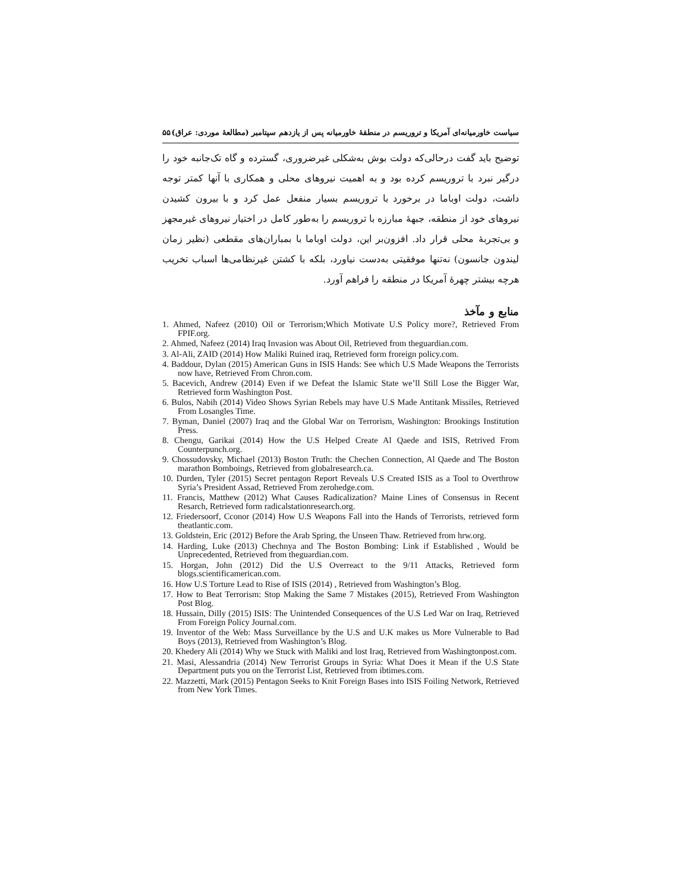سیاست خاورمیانه‌ای آمریکا و تروریسم در منطقهٔ خاورمیانه پس از یازدهم سپتامبر (مطالعهٔ موردی: عراق) ۵۵
توضیح باید گفت درحالی‌که دولت بوش به‌شکلی غیرضروری، گسترده و گاه تک‌جانبه خود را درگیر نبرد با تروریسم کرده بود و به اهمیت نیروهای محلی و همکاری با آنها کمتر توجه داشت، دولت اوباما در برخورد با تروریسم بسیار منفعل عمل کرد و با بیرون کشیدن نیروهای خود از منطقه، جبههٔ مبارزه با تروریسم را به‌طور کامل در اختیار نیروهای غیرمجهز و بی‌تجربهٔ محلی قرار داد. افزون‌بر این، دولت اوباما با بمباران‌های مقطعی (نظیر زمان لیندون جانسون) نه‌تنها موفقیتی به‌دست نیاورد، بلکه با کشتن غیرنظامی‌ها اسباب تخریب هرچه بیشتر چهرهٔ آمریکا در منطقه را فراهم آورد.
منابع و مآخذ
1. Ahmed, Nafeez (2010) Oil or Terrorism;Which Motivate U.S Policy more?, Retrieved From FPIF.org.
2. Ahmed, Nafeez (2014) Iraq Invasion was About Oil, Retrieved from theguardian.com.
3. Al-Ali, ZAID (2014) How Maliki Ruined iraq, Retrieved form froreign policy.com.
4. Baddour, Dylan (2015) American Guns in ISIS Hands: See which U.S Made Weapons the Terrorists now have, Retrieved From Chron.com.
5. Bacevich, Andrew (2014) Even if we Defeat the Islamic State we’ll Still Lose the Bigger War, Retrieved form Washington Post.
6. Bulos, Nabih (2014) Video Shows Syrian Rebels may have U.S Made Antitank Missiles, Retrieved From Losangles Time.
7. Byman, Daniel (2007) Iraq and the Global War on Terrorism, Washington: Brookings Institution Press.
8. Chengu, Garikai (2014) How the U.S Helped Create Al Qaede and ISIS, Retrived From Counterpunch.org.
9. Chossudovsky, Michael (2013) Boston Truth: the Chechen Connection, Al Qaede and The Boston marathon Bomboings, Retrieved from globalresearch.ca.
10. Durden, Tyler (2015) Secret pentagon Report Reveals U.S Created ISIS as a Tool to Overthrow Syria’s President Assad, Retrieved From zerohedge.com.
11. Francis, Matthew (2012) What Causes Radicalization? Maine Lines of Consensus in Recent Resarch, Retrieved form radicalstationresearch.org.
12. Friedersoorf, Cconor (2014) How U.S Weapons Fall into the Hands of Terrorists, retrieved form theatlantic.com.
13. Goldstein, Eric (2012) Before the Arab Spring, the Unseen Thaw. Retrieved from hrw.org.
14. Harding, Luke (2013) Chechnya and The Boston Bombing: Link if Established , Would be Unprecedented, Retrieved from theguardian.com.
15. Horgan, John (2012) Did the U.S Overreact to the 9/11 Attacks, Retrieved form blogs.scientificamerican.com.
16. How U.S Torture Lead to Rise of ISIS (2014) , Retrieved from Washington’s Blog.
17. How to Beat Terrorism: Stop Making the Same 7 Mistakes (2015), Retrieved From Washington Post Blog.
18. Hussain, Dilly (2015) ISIS: The Unintended Consequences of the U.S Led War on Iraq, Retrieved From Foreign Policy Journal.com.
19. Inventor of the Web: Mass Surveillance by the U.S and U.K makes us More Vulnerable to Bad Boys (2013), Retrieved from Washington’s Blog.
20. Khedery Ali (2014) Why we Stuck with Maliki and lost Iraq, Retrieved from Washingtonpost.com.
21. Masi, Alessandria (2014) New Terrorist Groups in Syria: What Does it Mean if the U.S State Department puts you on the Terrorist List, Retrieved from ibtimes.com.
22. Mazzetti, Mark (2015) Pentagon Seeks to Knit Foreign Bases into ISIS Foiling Network, Retrieved from New York Times.